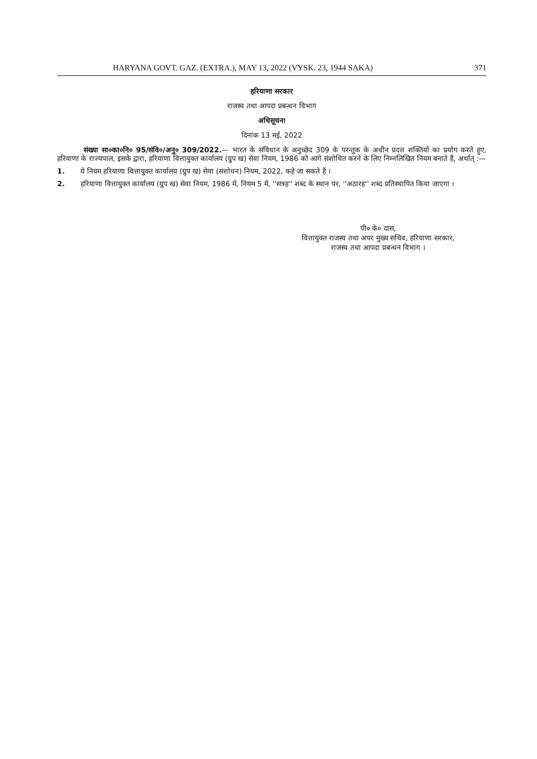HARYANA GOVT. GAZ. (EXTRA.), MAY 13, 2022 (VYSK. 23, 1944 SAKA) 371
हरियाणा सरकार
राजस्व तथा आपदा प्रबन्धन विभाग
अधिसूचना
दिनांक 13 मई, 2022
संख्या सा०का०नि० 95/संवि०/अनु० 309/2022.— भारत के संविधान के अनुच्छेद 309 के परन्तुक के अधीन प्रदत्त शक्तियों का प्रयोग करते हुए, हरियाणा के राज्यपाल, इसके द्वारा, हरियाणा वित्तायुक्त कार्यालय (ग्रुप ख) सेवा नियम, 1986 को आगे संशोधित करने के लिए निम्नलिखित नियम बनाते हैं, अर्थात् :—
1. ये नियम हरियाणा वित्तायुक्त कार्यालय (ग्रुप ख) सेवा (संशोधन) नियम, 2022, कहे जा सकते हैं ।
2. हरियाणा वित्तायुक्त कार्यालय (ग्रुप ख) सेवा नियम, 1986 में, नियम 5 में, ''सत्रह'' शब्द के स्थान पर, ''अठारह'' शब्द प्रतिस्थापित किया जाएगा ।
पी० के० दास,
वित्तायुक्त राजस्व तथा अपर मुख्य सचिव, हरियाणा सरकार,
राजस्व तथा आपदा प्रबन्धन विभाग ।